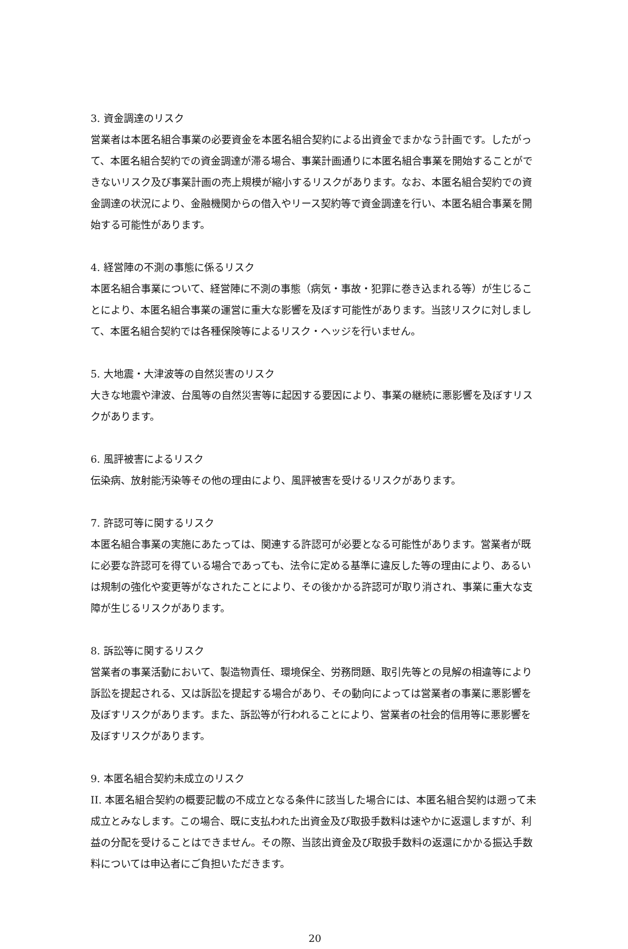3. 資金調達のリスク
営業者は本匿名組合事業の必要資金を本匿名組合契約による出資金でまかなう計画です。したがって、本匿名組合契約での資金調達が滞る場合、事業計画通りに本匿名組合事業を開始することができないリスク及び事業計画の売上規模が縮小するリスクがあります。なお、本匿名組合契約での資金調達の状況により、金融機関からの借入やリース契約等で資金調達を行い、本匿名組合事業を開始する可能性があります。
4. 経営陣の不測の事態に係るリスク
本匿名組合事業について、経営陣に不測の事態（病気・事故・犯罪に巻き込まれる等）が生じることにより、本匿名組合事業の運営に重大な影響を及ぼす可能性があります。当該リスクに対しまして、本匿名組合契約では各種保険等によるリスク・ヘッジを行いません。
5. 大地震・大津波等の自然災害のリスク
大きな地震や津波、台風等の自然災害等に起因する要因により、事業の継続に悪影響を及ぼすリスクがあります。
6. 風評被害によるリスク
伝染病、放射能汚染等その他の理由により、風評被害を受けるリスクがあります。
7. 許認可等に関するリスク
本匿名組合事業の実施にあたっては、関連する許認可が必要となる可能性があります。営業者が既に必要な許認可を得ている場合であっても、法令に定める基準に違反した等の理由により、あるいは規制の強化や変更等がなされたことにより、その後かかる許認可が取り消され、事業に重大な支障が生じるリスクがあります。
8. 訴訟等に関するリスク
営業者の事業活動において、製造物責任、環境保全、労務問題、取引先等との見解の相違等により訴訟を提起される、又は訴訟を提起する場合があり、その動向によっては営業者の事業に悪影響を及ぼすリスクがあります。また、訴訟等が行われることにより、営業者の社会的信用等に悪影響を及ぼすリスクがあります。
9. 本匿名組合契約未成立のリスク
II. 本匿名組合契約の概要記載の不成立となる条件に該当した場合には、本匿名組合契約は遡って未成立とみなします。この場合、既に支払われた出資金及び取扱手数料は速やかに返還しますが、利益の分配を受けることはできません。その際、当該出資金及び取扱手数料の返還にかかる振込手数料については申込者にご負担いただきます。
20